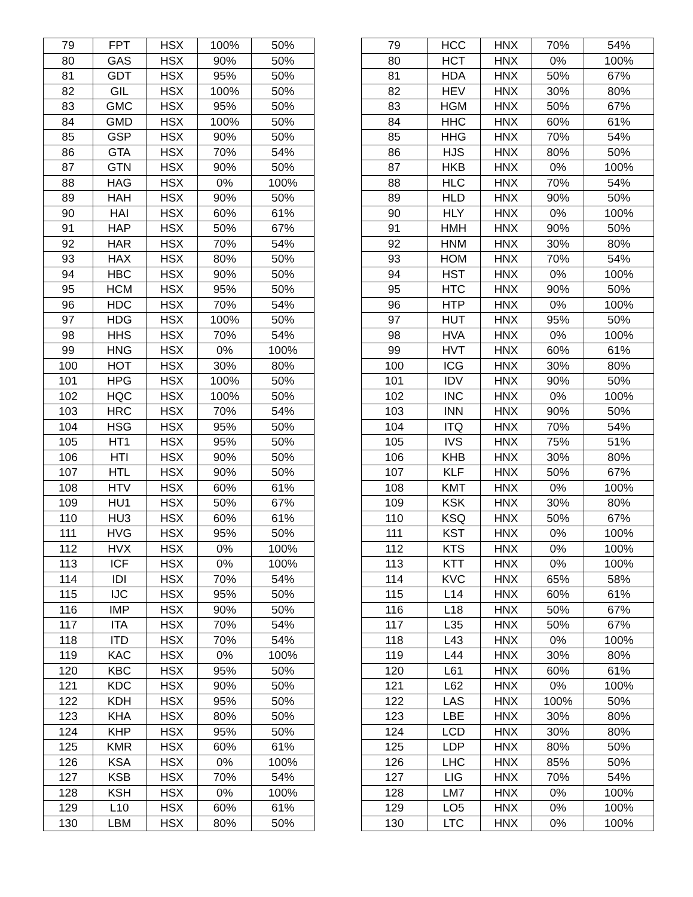| 79 | FPT | HSX | 100% | 50% |
| 80 | GAS | HSX | 90% | 50% |
| 81 | GDT | HSX | 95% | 50% |
| 82 | GIL | HSX | 100% | 50% |
| 83 | GMC | HSX | 95% | 50% |
| 84 | GMD | HSX | 100% | 50% |
| 85 | GSP | HSX | 90% | 50% |
| 86 | GTA | HSX | 70% | 54% |
| 87 | GTN | HSX | 90% | 50% |
| 88 | HAG | HSX | 0% | 100% |
| 89 | HAH | HSX | 90% | 50% |
| 90 | HAI | HSX | 60% | 61% |
| 91 | HAP | HSX | 50% | 67% |
| 92 | HAR | HSX | 70% | 54% |
| 93 | HAX | HSX | 80% | 50% |
| 94 | HBC | HSX | 90% | 50% |
| 95 | HCM | HSX | 95% | 50% |
| 96 | HDC | HSX | 70% | 54% |
| 97 | HDG | HSX | 100% | 50% |
| 98 | HHS | HSX | 70% | 54% |
| 99 | HNG | HSX | 0% | 100% |
| 100 | HOT | HSX | 30% | 80% |
| 101 | HPG | HSX | 100% | 50% |
| 102 | HQC | HSX | 100% | 50% |
| 103 | HRC | HSX | 70% | 54% |
| 104 | HSG | HSX | 95% | 50% |
| 105 | HT1 | HSX | 95% | 50% |
| 106 | HTI | HSX | 90% | 50% |
| 107 | HTL | HSX | 90% | 50% |
| 108 | HTV | HSX | 60% | 61% |
| 109 | HU1 | HSX | 50% | 67% |
| 110 | HU3 | HSX | 60% | 61% |
| 111 | HVG | HSX | 95% | 50% |
| 112 | HVX | HSX | 0% | 100% |
| 113 | ICF | HSX | 0% | 100% |
| 114 | IDI | HSX | 70% | 54% |
| 115 | IJC | HSX | 95% | 50% |
| 116 | IMP | HSX | 90% | 50% |
| 117 | ITA | HSX | 70% | 54% |
| 118 | ITD | HSX | 70% | 54% |
| 119 | KAC | HSX | 0% | 100% |
| 120 | KBC | HSX | 95% | 50% |
| 121 | KDC | HSX | 90% | 50% |
| 122 | KDH | HSX | 95% | 50% |
| 123 | KHA | HSX | 80% | 50% |
| 124 | KHP | HSX | 95% | 50% |
| 125 | KMR | HSX | 60% | 61% |
| 126 | KSA | HSX | 0% | 100% |
| 127 | KSB | HSX | 70% | 54% |
| 128 | KSH | HSX | 0% | 100% |
| 129 | L10 | HSX | 60% | 61% |
| 130 | LBM | HSX | 80% | 50% |
| 79 | HCC | HNX | 70% | 54% |
| 80 | HCT | HNX | 0% | 100% |
| 81 | HDA | HNX | 50% | 67% |
| 82 | HEV | HNX | 30% | 80% |
| 83 | HGM | HNX | 50% | 67% |
| 84 | HHC | HNX | 60% | 61% |
| 85 | HHG | HNX | 70% | 54% |
| 86 | HJS | HNX | 80% | 50% |
| 87 | HKB | HNX | 0% | 100% |
| 88 | HLC | HNX | 70% | 54% |
| 89 | HLD | HNX | 90% | 50% |
| 90 | HLY | HNX | 0% | 100% |
| 91 | HMH | HNX | 90% | 50% |
| 92 | HNM | HNX | 30% | 80% |
| 93 | HOM | HNX | 70% | 54% |
| 94 | HST | HNX | 0% | 100% |
| 95 | HTC | HNX | 90% | 50% |
| 96 | HTP | HNX | 0% | 100% |
| 97 | HUT | HNX | 95% | 50% |
| 98 | HVA | HNX | 0% | 100% |
| 99 | HVT | HNX | 60% | 61% |
| 100 | ICG | HNX | 30% | 80% |
| 101 | IDV | HNX | 90% | 50% |
| 102 | INC | HNX | 0% | 100% |
| 103 | INN | HNX | 90% | 50% |
| 104 | ITQ | HNX | 70% | 54% |
| 105 | IVS | HNX | 75% | 51% |
| 106 | KHB | HNX | 30% | 80% |
| 107 | KLF | HNX | 50% | 67% |
| 108 | KMT | HNX | 0% | 100% |
| 109 | KSK | HNX | 30% | 80% |
| 110 | KSQ | HNX | 50% | 67% |
| 111 | KST | HNX | 0% | 100% |
| 112 | KTS | HNX | 0% | 100% |
| 113 | KTT | HNX | 0% | 100% |
| 114 | KVC | HNX | 65% | 58% |
| 115 | L14 | HNX | 60% | 61% |
| 116 | L18 | HNX | 50% | 67% |
| 117 | L35 | HNX | 50% | 67% |
| 118 | L43 | HNX | 0% | 100% |
| 119 | L44 | HNX | 30% | 80% |
| 120 | L61 | HNX | 60% | 61% |
| 121 | L62 | HNX | 0% | 100% |
| 122 | LAS | HNX | 100% | 50% |
| 123 | LBE | HNX | 30% | 80% |
| 124 | LCD | HNX | 30% | 80% |
| 125 | LDP | HNX | 80% | 50% |
| 126 | LHC | HNX | 85% | 50% |
| 127 | LIG | HNX | 70% | 54% |
| 128 | LM7 | HNX | 0% | 100% |
| 129 | LO5 | HNX | 0% | 100% |
| 130 | LTC | HNX | 0% | 100% |